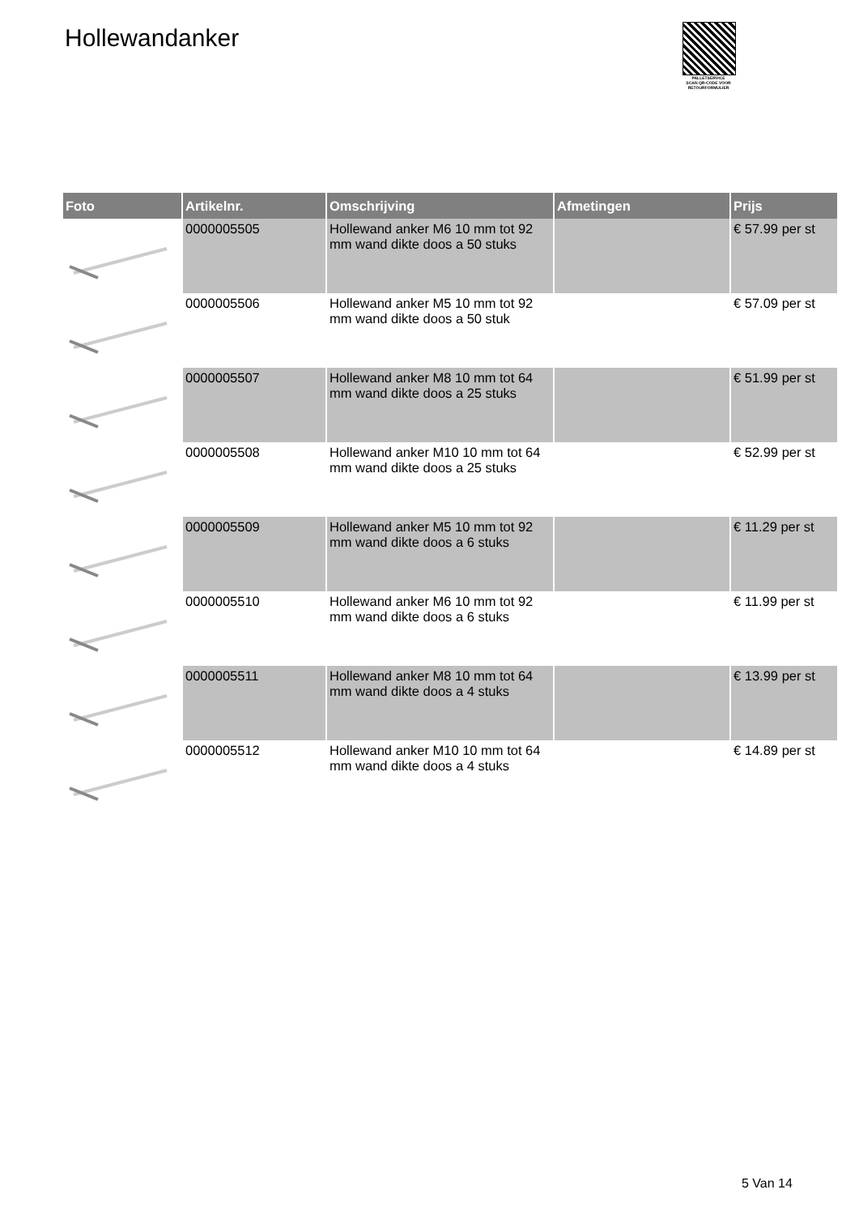Hollewandanker
PALLETSERVICE
SCAN QR-CODE VOOR RETOURFORMULIER
| Foto | Artikelnr. | Omschrijving | Afmetingen | Prijs |
| --- | --- | --- | --- | --- |
| | 0000005505 | Hollewand anker M6 10 mm tot 92 mm wand dikte doos a 50 stuks | | € 57.99 per st |
| | 0000005506 | Hollewand anker M5 10 mm tot 92 mm wand dikte doos a 50 stuk | | € 57.09 per st |
| | 0000005507 | Hollewand anker M8 10 mm tot 64 mm wand dikte doos a 25 stuks | | € 51.99 per st |
| | 0000005508 | Hollewand anker M10 10 mm tot 64 mm wand dikte doos a 25 stuks | | € 52.99 per st |
| | 0000005509 | Hollewand anker M5 10 mm tot 92 mm wand dikte doos a 6 stuks | | € 11.29 per st |
| | 0000005510 | Hollewand anker M6 10 mm tot 92 mm wand dikte doos a 6 stuks | | € 11.99 per st |
| | 0000005511 | Hollewand anker M8 10 mm tot 64 mm wand dikte doos a 4 stuks | | € 13.99 per st |
| | 0000005512 | Hollewand anker M10 10 mm tot 64 mm wand dikte doos a 4 stuks | | € 14.89 per st |
5 Van 14